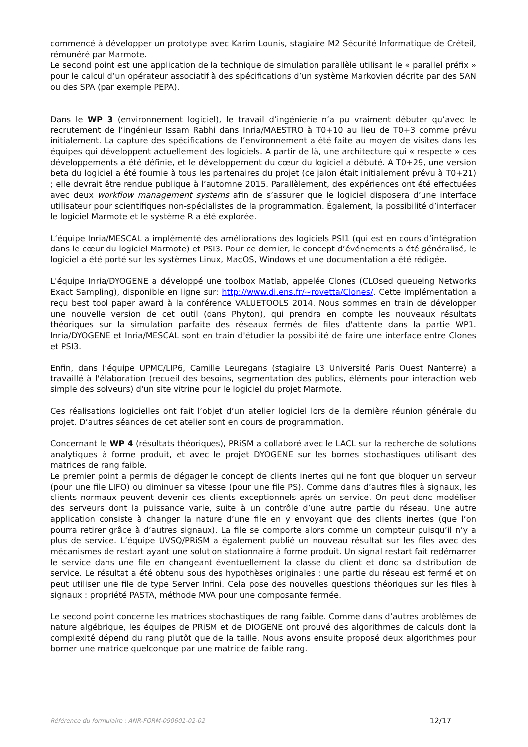commencé à développer un prototype avec Karim Lounis, stagiaire M2 Sécurité Informatique de Créteil, rémunéré par Marmote.
Le second point est une application de la technique de simulation parallèle utilisant le « parallel préfix » pour le calcul d’un opérateur associatif à des spécifications d’un système Markovien décrite par des SAN ou des SPA (par exemple PEPA).
Dans le WP 3 (environnement logiciel), le travail d’ingénierie n’a pu vraiment débuter qu’avec le recrutement de l’ingénieur Issam Rabhi dans Inria/MAESTRO à T0+10 au lieu de T0+3 comme prévu initialement. La capture des spécifications de l’environnement a été faite au moyen de visites dans les équipes qui développent actuellement des logiciels. A partir de là, une architecture qui « respecte » ces développements a été définie, et le développement du cœur du logiciel a débuté. A T0+29, une version beta du logiciel a été fournie à tous les partenaires du projet (ce jalon était initialement prévu à T0+21) ; elle devrait être rendue publique à l’automne 2015. Parallèlement, des expériences ont été effectuées avec deux workflow management systems afin de s’assurer que le logiciel disposera d’une interface utilisateur pour scientifiques non-spécialistes de la programmation. Également, la possibilité d’interfacer le logiciel Marmote et le système R a été explorée.
L’équipe Inria/MESCAL a implémenté des améliorations des logiciels PSI1 (qui est en cours d’intégration dans le cœur du logiciel Marmote) et PSI3. Pour ce dernier, le concept d’événements a été généralisé, le logiciel a été porté sur les systèmes Linux, MacOS, Windows et une documentation a été rédigée.
L'équipe Inria/DYOGENE a développé une toolbox Matlab, appelée Clones (CLOsed queueing Networks Exact Sampling), disponible en ligne sur: http://www.di.ens.fr/~rovetta/Clones/. Cette implémentation a reçu best tool paper award à la conférence VALUETOOLS 2014. Nous sommes en train de développer une nouvelle version de cet outil (dans Phyton), qui prendra en compte les nouveaux résultats théoriques sur la simulation parfaite des réseaux fermés de files d'attente dans la partie WP1. Inria/DYOGENE et Inria/MESCAL sont en train d'étudier la possibilité de faire une interface entre Clones et PSI3.
Enfin, dans l’équipe UPMC/LIP6, Camille Leuregans (stagiaire L3 Université Paris Ouest Nanterre) a travaillé à l'élaboration (recueil des besoins, segmentation des publics, éléments pour interaction web simple des solveurs) d'un site vitrine pour le logiciel du projet Marmote.
Ces réalisations logicielles ont fait l’objet d’un atelier logiciel lors de la dernière réunion générale du projet. D’autres séances de cet atelier sont en cours de programmation.
Concernant le WP 4 (résultats théoriques), PRiSM a collaboré avec le LACL sur la recherche de solutions analytiques à forme produit, et avec le projet DYOGENE sur les bornes stochastiques utilisant des matrices de rang faible.
Le premier point a permis de dégager le concept de clients inertes qui ne font que bloquer un serveur (pour une file LIFO) ou diminuer sa vitesse (pour une file PS). Comme dans d’autres files à signaux, les clients normaux peuvent devenir ces clients exceptionnels après un service. On peut donc modéliser des serveurs dont la puissance varie, suite à un contrôle d’une autre partie du réseau. Une autre application consiste à changer la nature d’une file en y envoyant que des clients inertes (que l’on pourra retirer grâce à d’autres signaux). La file se comporte alors comme un compteur puisqu’il n’y a plus de service. L’équipe UVSQ/PRiSM a également publié un nouveau résultat sur les files avec des mécanismes de restart ayant une solution stationnaire à forme produit. Un signal restart fait redémarrer le service dans une file en changeant éventuellement la classe du client et donc sa distribution de service. Le résultat a été obtenu sous des hypothèses originales : une partie du réseau est fermé et on peut utiliser une file de type Server Infini. Cela pose des nouvelles questions théoriques sur les files à signaux : propriété PASTA, méthode MVA pour une composante fermée.
Le second point concerne les matrices stochastiques de rang faible. Comme dans d’autres problèmes de nature algébrique, les équipes de PRiSM et de DIOGENE ont prouvé des algorithmes de calculs dont la complexité dépend du rang plutôt que de la taille. Nous avons ensuite proposé deux algorithmes pour borner une matrice quelconque par une matrice de faible rang.
Référence du formulaire : ANR-FORM-090601-02-02 12/17